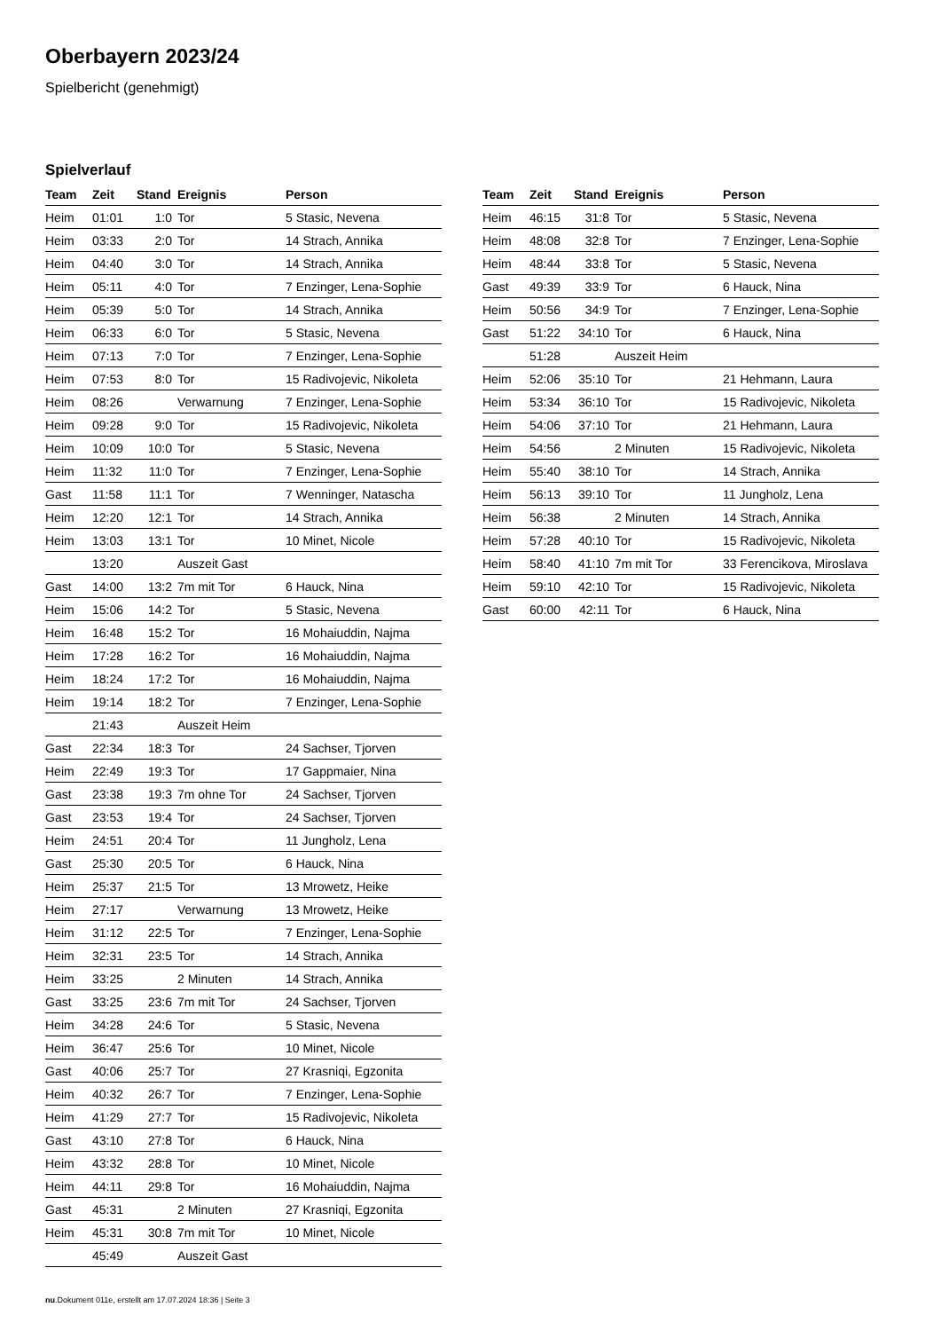Oberbayern 2023/24
Spielbericht (genehmigt)
Spielverlauf
| Team | Zeit | Stand | Ereignis | Person |
| --- | --- | --- | --- | --- |
| Heim | 01:01 | 1:0 | Tor | 5 Stasic, Nevena |
| Heim | 03:33 | 2:0 | Tor | 14 Strach, Annika |
| Heim | 04:40 | 3:0 | Tor | 14 Strach, Annika |
| Heim | 05:11 | 4:0 | Tor | 7 Enzinger, Lena-Sophie |
| Heim | 05:39 | 5:0 | Tor | 14 Strach, Annika |
| Heim | 06:33 | 6:0 | Tor | 5 Stasic, Nevena |
| Heim | 07:13 | 7:0 | Tor | 7 Enzinger, Lena-Sophie |
| Heim | 07:53 | 8:0 | Tor | 15 Radivojevic, Nikoleta |
| Heim | 08:26 | | Verwarnung | 7 Enzinger, Lena-Sophie |
| Heim | 09:28 | 9:0 | Tor | 15 Radivojevic, Nikoleta |
| Heim | 10:09 | 10:0 | Tor | 5 Stasic, Nevena |
| Heim | 11:32 | 11:0 | Tor | 7 Enzinger, Lena-Sophie |
| Gast | 11:58 | 11:1 | Tor | 7 Wenninger, Natascha |
| Heim | 12:20 | 12:1 | Tor | 14 Strach, Annika |
| Heim | 13:03 | 13:1 | Tor | 10 Minet, Nicole |
| | 13:20 | | Auszeit Gast | |
| Gast | 14:00 | 13:2 | 7m mit Tor | 6 Hauck, Nina |
| Heim | 15:06 | 14:2 | Tor | 5 Stasic, Nevena |
| Heim | 16:48 | 15:2 | Tor | 16 Mohaiuddin, Najma |
| Heim | 17:28 | 16:2 | Tor | 16 Mohaiuddin, Najma |
| Heim | 18:24 | 17:2 | Tor | 16 Mohaiuddin, Najma |
| Heim | 19:14 | 18:2 | Tor | 7 Enzinger, Lena-Sophie |
| | 21:43 | | Auszeit Heim | |
| Gast | 22:34 | 18:3 | Tor | 24 Sachser, Tjorven |
| Heim | 22:49 | 19:3 | Tor | 17 Gappmaier, Nina |
| Gast | 23:38 | 19:3 | 7m ohne Tor | 24 Sachser, Tjorven |
| Gast | 23:53 | 19:4 | Tor | 24 Sachser, Tjorven |
| Heim | 24:51 | 20:4 | Tor | 11 Jungholz, Lena |
| Gast | 25:30 | 20:5 | Tor | 6 Hauck, Nina |
| Heim | 25:37 | 21:5 | Tor | 13 Mrowetz, Heike |
| Heim | 27:17 | | Verwarnung | 13 Mrowetz, Heike |
| Heim | 31:12 | 22:5 | Tor | 7 Enzinger, Lena-Sophie |
| Heim | 32:31 | 23:5 | Tor | 14 Strach, Annika |
| Heim | 33:25 | | 2 Minuten | 14 Strach, Annika |
| Gast | 33:25 | 23:6 | 7m mit Tor | 24 Sachser, Tjorven |
| Heim | 34:28 | 24:6 | Tor | 5 Stasic, Nevena |
| Heim | 36:47 | 25:6 | Tor | 10 Minet, Nicole |
| Gast | 40:06 | 25:7 | Tor | 27 Krasniqi, Egzonita |
| Heim | 40:32 | 26:7 | Tor | 7 Enzinger, Lena-Sophie |
| Heim | 41:29 | 27:7 | Tor | 15 Radivojevic, Nikoleta |
| Gast | 43:10 | 27:8 | Tor | 6 Hauck, Nina |
| Heim | 43:32 | 28:8 | Tor | 10 Minet, Nicole |
| Heim | 44:11 | 29:8 | Tor | 16 Mohaiuddin, Najma |
| Gast | 45:31 | | 2 Minuten | 27 Krasniqi, Egzonita |
| Heim | 45:31 | 30:8 | 7m mit Tor | 10 Minet, Nicole |
| | 45:49 | | Auszeit Gast | |
| Team | Zeit | Stand | Ereignis | Person |
| --- | --- | --- | --- | --- |
| Heim | 46:15 | 31:8 | Tor | 5 Stasic, Nevena |
| Heim | 48:08 | 32:8 | Tor | 7 Enzinger, Lena-Sophie |
| Heim | 48:44 | 33:8 | Tor | 5 Stasic, Nevena |
| Gast | 49:39 | 33:9 | Tor | 6 Hauck, Nina |
| Heim | 50:56 | 34:9 | Tor | 7 Enzinger, Lena-Sophie |
| Gast | 51:22 | 34:10 | Tor | 6 Hauck, Nina |
| | 51:28 | | Auszeit Heim | |
| Heim | 52:06 | 35:10 | Tor | 21 Hehmann, Laura |
| Heim | 53:34 | 36:10 | Tor | 15 Radivojevic, Nikoleta |
| Heim | 54:06 | 37:10 | Tor | 21 Hehmann, Laura |
| Heim | 54:56 | | 2 Minuten | 15 Radivojevic, Nikoleta |
| Heim | 55:40 | 38:10 | Tor | 14 Strach, Annika |
| Heim | 56:13 | 39:10 | Tor | 11 Jungholz, Lena |
| Heim | 56:38 | | 2 Minuten | 14 Strach, Annika |
| Heim | 57:28 | 40:10 | Tor | 15 Radivojevic, Nikoleta |
| Heim | 58:40 | 41:10 | 7m mit Tor | 33 Ferencikova, Miroslava |
| Heim | 59:10 | 42:10 | Tor | 15 Radivojevic, Nikoleta |
| Gast | 60:00 | 42:11 | Tor | 6 Hauck, Nina |
nu.Dokument 011e, erstellt am 17.07.2024 18:36 | Seite 3